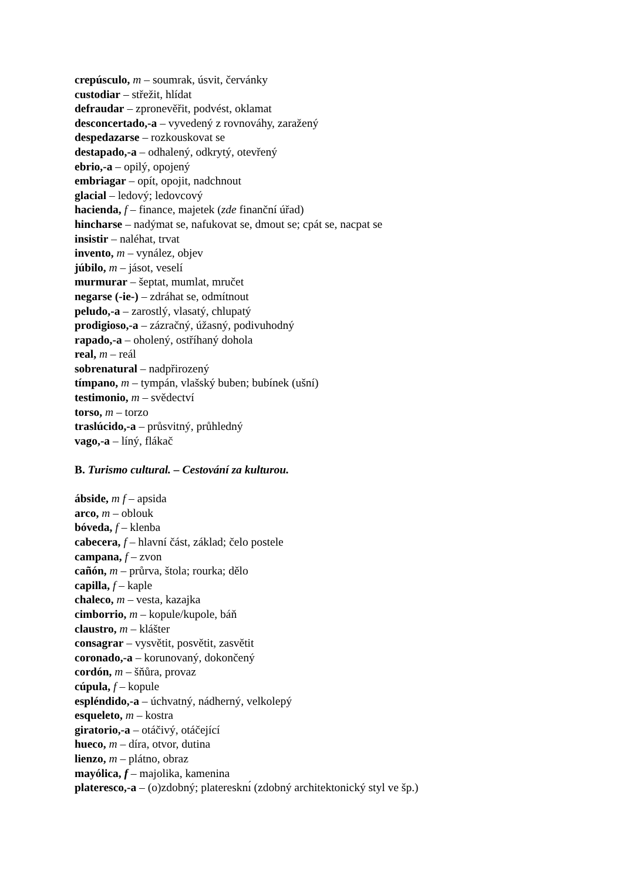crepúsculo, m – soumrak, úsvit, červánky
custodiar – střežit, hlídat
defraudar – zpronevěřit, podvést, oklamat
desconcertado,-a – vyvedený z rovnováhy, zaražený
despedazarse – rozkouskovat se
destapado,-a – odhalený, odkrytý, otevřený
ebrio,-a – opilý, opojený
embriagar – opít, opojit, nadchnout
glacial – ledový; ledovcový
hacienda, f – finance, majetek (zde finanční úřad)
hincharse – nadýmat se, nafukovat se, dmout se; cpát se, nacpat se
insistir – naléhat, trvat
invento, m – vynález, objev
júbilo, m – jásot, veselí
murmurar – šeptat, mumlat, mručet
negarse (-ie-) – zdráhat se, odmítnout
peludo,-a – zarostlý, vlasatý, chlupatý
prodigioso,-a – zázračný, úžasný, podivuhodný
rapado,-a – oholený, ostříhaný dohola
real, m – reál
sobrenatural – nadpřirozený
tímpano, m – tympán, vlašský buben; bubínek (ušní)
testimonio, m – svědectví
torso, m – torzo
traslúcido,-a – průsvitný, průhledný
vago,-a – líný, flákač
B. Turismo cultural. – Cestování za kulturou.
ábside, m f – apsida
arco, m – oblouk
bóveda, f – klenba
cabecera, f – hlavní část, základ; čelo postele
campana, f – zvon
cañón, m – průrva, štola; rourka; dělo
capilla, f – kaple
chaleco, m – vesta, kazajka
cimborrio, m – kopule/kupole, báň
claustro, m – klášter
consagrar – vysvětit, posvětit, zasvětit
coronado,-a – korunovaný, dokončený
cordón, m – šňůra, provaz
cúpula, f – kopule
espléndido,-a – úchvatný, nádherný, velkolepý
esqueleto, m – kostra
giratorio,-a – otáčivý, otáčející
hueco, m – díra, otvor, dutina
lienzo, m – plátno, obraz
mayólica, f – majolika, kamenina
plateresco,-a – (o)zdobný; plateresknı́ (zdobný architektonický styl ve šp.)